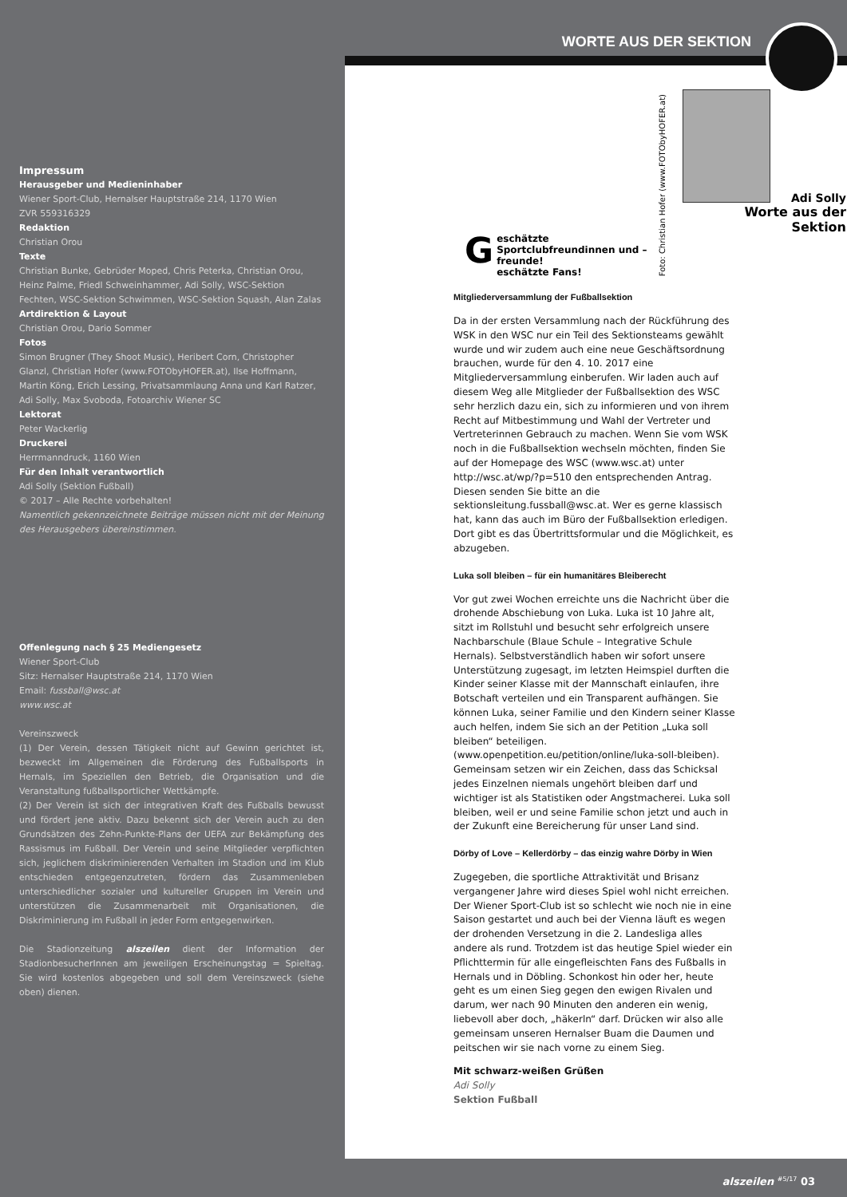Impressum
Herausgeber und Medieninhaber
Wiener Sport-Club, Hernalser Hauptstraße 214, 1170 Wien
ZVR 559316329
Redaktion
Christian Orou
Texte
Christian Bunke, Gebrüder Moped, Chris Peterka, Christian Orou, Heinz Palme, Friedl Schweinhammer, Adi Solly, WSC-Sektion Fechten, WSC-Sektion Schwimmen, WSC-Sektion Squash, Alan Zalas
Artdirektion & Layout
Christian Orou, Dario Sommer
Fotos
Simon Brugner (They Shoot Music), Heribert Corn, Christopher Glanzl, Christian Hofer (www.FOTObyHOFER.at), Ilse Hoffmann, Martin Köng, Erich Lessing, Privatsammlaung Anna und Karl Ratzer, Adi Solly, Max Svoboda, Fotoarchiv Wiener SC
Lektorat
Peter Wackerlig
Druckerei
Herrmanndruck, 1160 Wien
Für den Inhalt verantwortlich
Adi Solly (Sektion Fußball)
© 2017 – Alle Rechte vorbehalten!
Namentlich gekennzeichnete Beiträge müssen nicht mit der Meinung des Herausgebers übereinstimmen.
Offenlegung nach § 25 Mediengesetz
Wiener Sport-Club
Sitz: Hernalser Hauptstraße 214, 1170 Wien
Email: fussball@wsc.at
www.wsc.at
Vereinszweck
(1) Der Verein, dessen Tätigkeit nicht auf Gewinn gerichtet ist, bezweckt im Allgemeinen die Förderung des Fußballsports in Hernals, im Speziellen den Betrieb, die Organisation und die Veranstaltung fußballsportlicher Wettkämpfe.
(2) Der Verein ist sich der integrativen Kraft des Fußballs bewusst und fördert jene aktiv. Dazu bekennt sich der Verein auch zu den Grundsätzen des Zehn-Punkte-Plans der UEFA zur Bekämpfung des Rassismus im Fußball. Der Verein und seine Mitglieder verpflichten sich, jeglichem diskriminierenden Verhalten im Stadion und im Klub entschieden entgegenzutreten, fördern das Zusammenleben unterschiedlicher sozialer und kultureller Gruppen im Verein und unterstützen die Zusammenarbeit mit Organisationen, die Diskriminierung im Fußball in jeder Form entgegenwirken.
Die Stadionzeitung alszeilen dient der Information der StadionbesucherInnen am jeweiligen Erscheinungstag = Spieltag. Sie wird kostenlos abgegeben und soll dem Vereinszweck (siehe oben) dienen.
WORTE AUS DER SEKTION
Foto: Christian Hofer (www.FOTObyHOFER.at)
Geschätzte Sportclubfreundinnen und –freunde!
eschätzte Fans!
Adi Solly
Worte aus der Sektion
Mitgliederversammlung der Fußballsektion
Da in der ersten Versammlung nach der Rückführung des WSK in den WSC nur ein Teil des Sektionsteams gewählt wurde und wir zudem auch eine neue Geschäftsordnung brauchen, wurde für den 4. 10. 2017 eine Mitgliederversammlung einberufen. Wir laden auch auf diesem Weg alle Mitglieder der Fußballsektion des WSC sehr herzlich dazu ein, sich zu informieren und von ihrem Recht auf Mitbestimmung und Wahl der Vertreter und Vertreterinnen Gebrauch zu machen. Wenn Sie vom WSK noch in die Fußballsektion wechseln möchten, finden Sie auf der Homepage des WSC (www.wsc.at) unter http://wsc.at/wp/?p=510 den entsprechenden Antrag. Diesen senden Sie bitte an die sektionsleitung.fussball@wsc.at. Wer es gerne klassisch hat, kann das auch im Büro der Fußballsektion erledigen. Dort gibt es das Übertrittsformular und die Möglichkeit, es abzugeben.
Luka soll bleiben – für ein humanitäres Bleiberecht
Vor gut zwei Wochen erreichte uns die Nachricht über die drohende Abschiebung von Luka. Luka ist 10 Jahre alt, sitzt im Rollstuhl und besucht sehr erfolgreich unsere Nachbarschule (Blaue Schule – Integrative Schule Hernals). Selbstverständlich haben wir sofort unsere Unterstützung zugesagt, im letzten Heimspiel durften die Kinder seiner Klasse mit der Mannschaft einlaufen, ihre Botschaft verteilen und ein Transparent aufhängen. Sie können Luka, seiner Familie und den Kindern seiner Klasse auch helfen, indem Sie sich an der Petition „Luka soll bleiben“ beteiligen. (www.openpetition.eu/petition/online/luka-soll-bleiben). Gemeinsam setzen wir ein Zeichen, dass das Schicksal jedes Einzelnen niemals ungehört bleiben darf und wichtiger ist als Statistiken oder Angstmacherei. Luka soll bleiben, weil er und seine Familie schon jetzt und auch in der Zukunft eine Bereicherung für unser Land sind.
Dörby of Love – Kellerdörby – das einzig wahre Dörby in Wien
Zugegeben, die sportliche Attraktivität und Brisanz vergangener Jahre wird dieses Spiel wohl nicht erreichen. Der Wiener Sport-Club ist so schlecht wie noch nie in eine Saison gestartet und auch bei der Vienna läuft es wegen der drohenden Versetzung in die 2. Landesliga alles andere als rund. Trotzdem ist das heutige Spiel wieder ein Pflichttermin für alle eingefleischten Fans des Fußballs in Hernals und in Döbling. Schonkost hin oder her, heute geht es um einen Sieg gegen den ewigen Rivalen und darum, wer nach 90 Minuten den anderen ein wenig, liebevoll aber doch, „häkerln“ darf. Drücken wir also alle gemeinsam unseren Hernalser Buam die Daumen und peitschen wir sie nach vorne zu einem Sieg.
Mit schwarz-weißen Grüßen
Adi Solly
Sektion Fußball
alszeilen <sup>#5/17</sup> 03